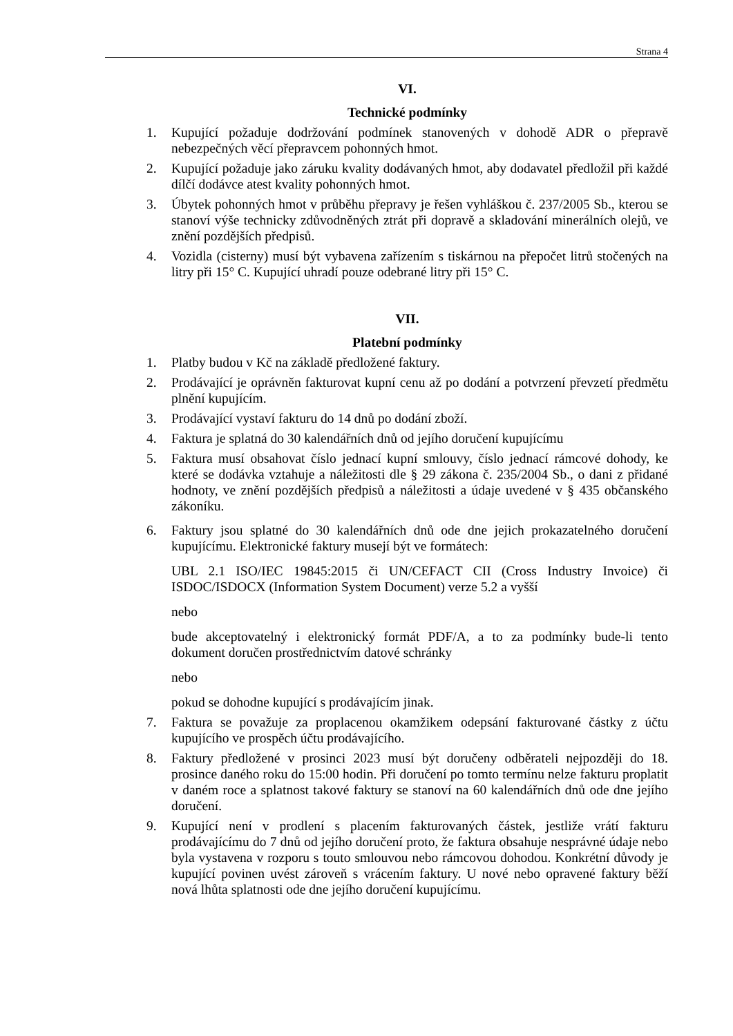Strana 4
VI.
Technické podmínky
1. Kupující požaduje dodržování podmínek stanovených v dohodě ADR o přepravě nebezpečných věcí přepravcem pohonných hmot.
2. Kupující požaduje jako záruku kvality dodávaných hmot, aby dodavatel předložil při každé dílčí dodávce atest kvality pohonných hmot.
3. Úbytek pohonných hmot v průběhu přepravy je řešen vyhláškou č. 237/2005 Sb., kterou se stanoví výše technicky zdůvodněných ztrát při dopravě a skladování minerálních olejů, ve znění pozdějších předpisů.
4. Vozidla (cisterny) musí být vybavena zařízením s tiskárnou na přepočet litrů stočených na litry při 15° C. Kupující uhradí pouze odebrané litry při 15° C.
VII.
Platební podmínky
1. Platby budou v Kč na základě předložené faktury.
2. Prodávající je oprávněn fakturovat kupní cenu až po dodání a potvrzení převzetí předmětu plnění kupujícím.
3. Prodávající vystaví fakturu do 14 dnů po dodání zboží.
4. Faktura je splatná do 30 kalendářních dnů od jejího doručení kupujícímu
5. Faktura musí obsahovat číslo jednací kupní smlouvy, číslo jednací rámcové dohody, ke které se dodávka vztahuje a náležitosti dle § 29 zákona č. 235/2004 Sb., o dani z přidané hodnoty, ve znění pozdějších předpisů a náležitosti a údaje uvedené v § 435 občanského zákoníku.
6. Faktury jsou splatné do 30 kalendářních dnů ode dne jejich prokazatelného doručení kupujícímu. Elektronické faktury musejí být ve formátech:
UBL 2.1 ISO/IEC 19845:2015 či UN/CEFACT CII (Cross Industry Invoice) či ISDOC/ISDOCX (Information System Document) verze 5.2 a vyšší
nebo
bude akceptovatelný i elektronický formát PDF/A, a to za podmínky bude-li tento dokument doručen prostřednictvím datové schránky
nebo
pokud se dohodne kupující s prodávajícím jinak.
7. Faktura se považuje za proplacenou okamžikem odepsání fakturované částky z účtu kupujícího ve prospěch účtu prodávajícího.
8. Faktury předložené v prosinci 2023 musí být doručeny odběrateli nejpozději do 18. prosince daného roku do 15:00 hodin. Při doručení po tomto termínu nelze fakturu proplatit v daném roce a splatnost takové faktury se stanoví na 60 kalendářních dnů ode dne jejího doručení.
9. Kupující není v prodlení s placením fakturovaných částek, jestliže vrátí fakturu prodávajícímu do 7 dnů od jejího doručení proto, že faktura obsahuje nesprávné údaje nebo byla vystavena v rozporu s touto smlouvou nebo rámcovou dohodou. Konkrétní důvody je kupující povinen uvést zároveň s vrácením faktury. U nové nebo opravené faktury běží nová lhůta splatnosti ode dne jejího doručení kupujícímu.